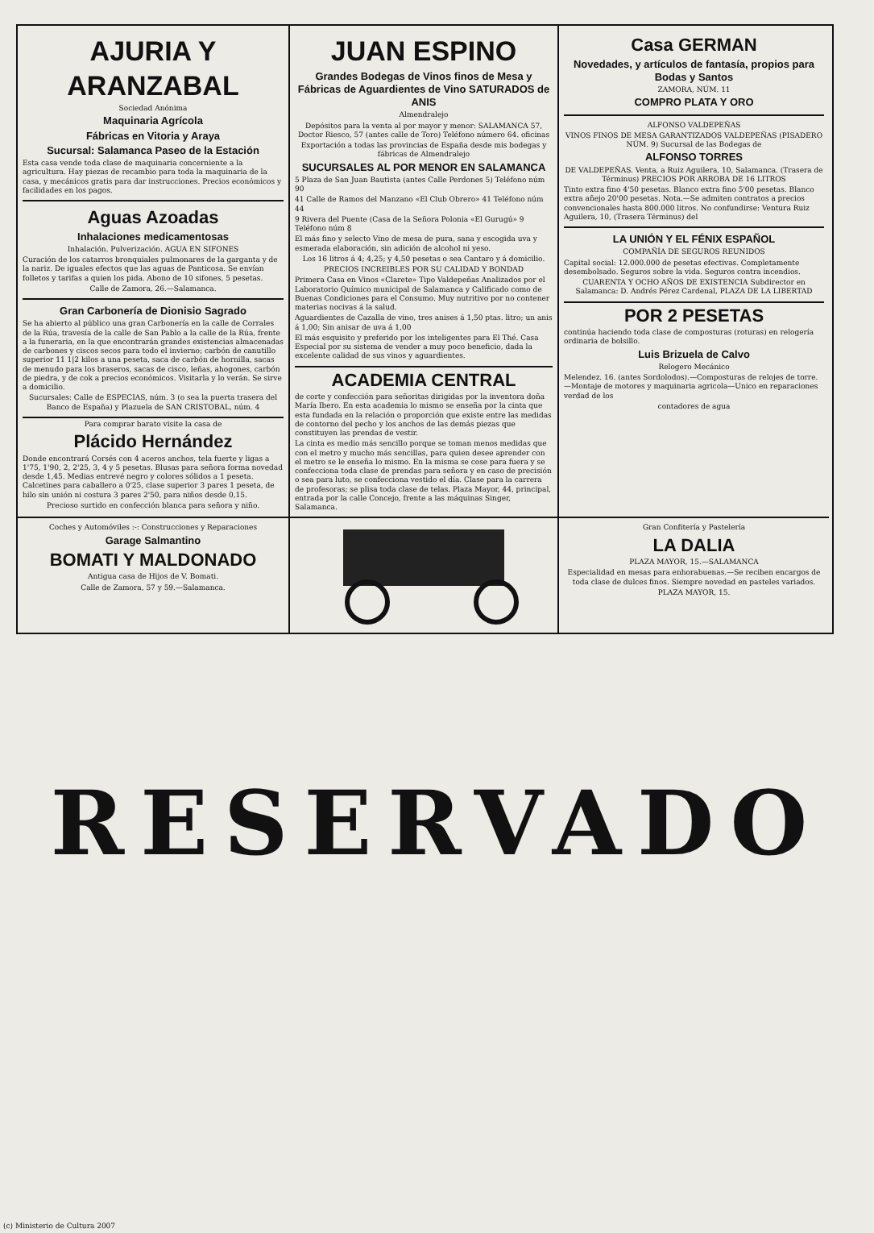AJURIA Y ARANZABAL
Sociedad Anónima
Maquinaria Agrícola
Fábricas en Vitoria y Araya
Sucursal: Salamanca Paseo de la Estación
Esta casa vende toda clase de maquinaria concerniente a la agricultura. Hay piezas de recambio para toda la maquinaria de la casa, y mecánicos gratis para dar instrucciones. Precios económicos y facilidades en los pagos.
Aguas Azoadas
Inhalaciones medicamentosas
Inhalación. Pulverización. AGUA EN SIFONES
Curación de los catarros bronquiales pulmonares de la garganta y de la nariz. De iguales efectos que las aguas de Panticosa. Se envían folletos y tarifas a quien los pida. Abono de 10 sifones, 5 pesetas.
Calle de Zamora, 26.—Salamanca.
Gran Carbonería de Dionisio Sagrado
Se ha abierto al público una gran Carbonería en la calle de Corrales de la Rúa, travesía de la calle de San Pablo a la calle de la Rúa, frente a la funeraria, en la que encontrarán grandes existencias almacenadas de carbones y ciscos secos para todo el invierno; carbón de canutillo superior 11 1|2 kilos a una peseta, saca de carbón de hornilla, sacas de menudo para los braseros, sacas de cisco, leñas, ahogones, carbón de piedra, y de cok a precios económicos. Visitarla y lo verán. Se sirve a domicilio.
Sucursales: Calle de ESPECIAS, núm. 3 (o sea la puerta trasera del Banco de España) y Plazuela de SAN CRISTOBAL, núm. 4
Para comprar barato visite la casa de
Plácido Hernández
Donde encontrará Corsés con 4 aceros anchos, tela fuerte y ligas a 1'75, 1'90, 2, 2'25, 3, 4 y 5 pesetas. Blusas para señora forma novedad desde 1,45. Medias entrevé negro y colores sólidos a 1 peseta. Calcetines para caballero a 0'25, clase superior 3 pares 1 peseta, de hilo sin unión ni costura 3 pares 2'50, para niños desde 0,15.
Precioso surtido en confección blanca para señora y niño.
JUAN ESPINO
Grandes Bodegas de Vinos finos de Mesa y Fábricas de Aguardientes de Vino SATURADOS de ANIS
Almendralejo
Depósitos para la venta al por mayor y menor: SALAMANCA 57, Doctor Riesco, 57 (antes calle de Toro) Teléfono número 64. oficinas
Exportación a todas las provincias de España desde mis bodegas y fábricas de Almendralejo
SUCURSALES AL POR MENOR EN SALAMANCA
5 Plaza de San Juan Bautista (antes Calle Perdones 5) Teléfono núm 90
41 Calle de Ramos del Manzano «El Club Obrero» 41 Teléfono núm 44
9 Rivera del Puente (Casa de la Señora Polonia «El Gurugú» 9 Teléfono núm 8
El más fino y selecto Vino de mesa de pura, sana y escogida uva y esmerada elaboración, sin adición de alcohol ni yeso.
Los 16 litros á 4; 4,25; y 4,50 pesetas o sea Cantaro y á domicilio.
PRECIOS INCREIBLES POR SU CALIDAD Y BONDAD
Primera Casa en Vinos «Clarete» Tipo Valdepeñas Analizados por el Laboratorio Químico municipal de Salamanca y Calificado como de Buenas Condiciones para el Consumo. Muy nutritivo por no contener materias nocivas á la salud.
Aguardientes de Cazalla de vino, tres anises á 1,50 ptas. litro; un anis á 1,00; Sin anisar de uva á 1,00
El más esquisito y preferido por los inteligentes para El Thé. Casa Especial por su sistema de vender a muy poco beneficio, dada la excelente calidad de sus vinos y aguardientes.
ACADEMIA CENTRAL
de corte y confección para señoritas dirigidas por la inventora doña María Ibero. En esta academia lo mismo se enseña por la cinta que esta fundada en la relación o proporción que existe entre las medidas de contorno del pecho y los anchos de las demás piezas que constituyen las prendas de vestir.
La cinta es medio más sencillo porque se toman menos medidas que con el metro y mucho más sencillas, para quien desee aprender con el metro se le enseña lo mismo. En la misma se cose para fuera y se confecciona toda clase de prendas para señora y en caso de precisión o sea para luto, se confecciona vestido el día. Clase para la carrera de profesoras; se plisa toda clase de telas. Plaza Mayor, 44, principal, entrada por la calle Concejo, frente a las máquinas Singer, Salamanca.
Casa GERMAN
Novedades, y artículos de fantasía, propios para Bodas y Santos
ZAMORA, NÚM. 11
COMPRO PLATA Y ORO
ALFONSO VALDEPEÑAS
VINOS FINOS DE MESA GARANTIZADOS VALDEPEÑAS (PISADERO NÚM. 9) Sucursal de las Bodegas de
ALFONSO TORRES
DE VALDEPEÑAS. Venta, a Ruiz Aguilera, 10, Salamanca. (Trasera de Términus) PRECIOS POR ARROBA DE 16 LITROS
Tinto extra fino 4'50 pesetas. Blanco extra fino 5'00 pesetas. Blanco extra añejo 20'00 pesetas. Nota.—Se admiten contratos a precios convencionales hasta 800.000 litros. No confundirse: Ventura Ruiz Aguilera, 10, (Trasera Términus) del
LA UNIÓN Y EL FÉNIX ESPAÑOL
COMPAÑÍA DE SEGUROS REUNIDOS
Capital social: 12.000.000 de pesetas efectivas. Completamente desembolsado. Seguros sobre la vida. Seguros contra incendios.
CUARENTA Y OCHO AÑOS DE EXISTENCIA Subdirector en Salamanca: D. Andrés Pérez Cardenal, PLAZA DE LA LIBERTAD
POR 2 PESETAS
continúa haciendo toda clase de composturas (roturas) en relogería ordinaria de bolsillo.
Luis Brizuela de Calvo
Relogero Mecánico
Melendez. 16. (antes Sordolodos).—Composturas de relojes de torre.—Montaje de motores y maquinaria agricola—Unico en reparaciones verdad de los
contadores de agua
Coches y Automóviles :-: Construcciones y Reparaciones
Garage Salmantino
BOMATI Y MALDONADO
Antigua casa de Hijos de V. Bomati.
Calle de Zamora, 57 y 59.—Salamanca.
Gran Confitería y Pastelería
LA DALIA
PLAZA MAYOR, 15.—SALAMANCA
Especialidad en mesas para enhorabuenas.—Se reciben encargos de toda clase de dulces finos. Siempre novedad en pasteles variados.
PLAZA MAYOR, 15.
RESERVADO
(c) Ministerio de Cultura 2007